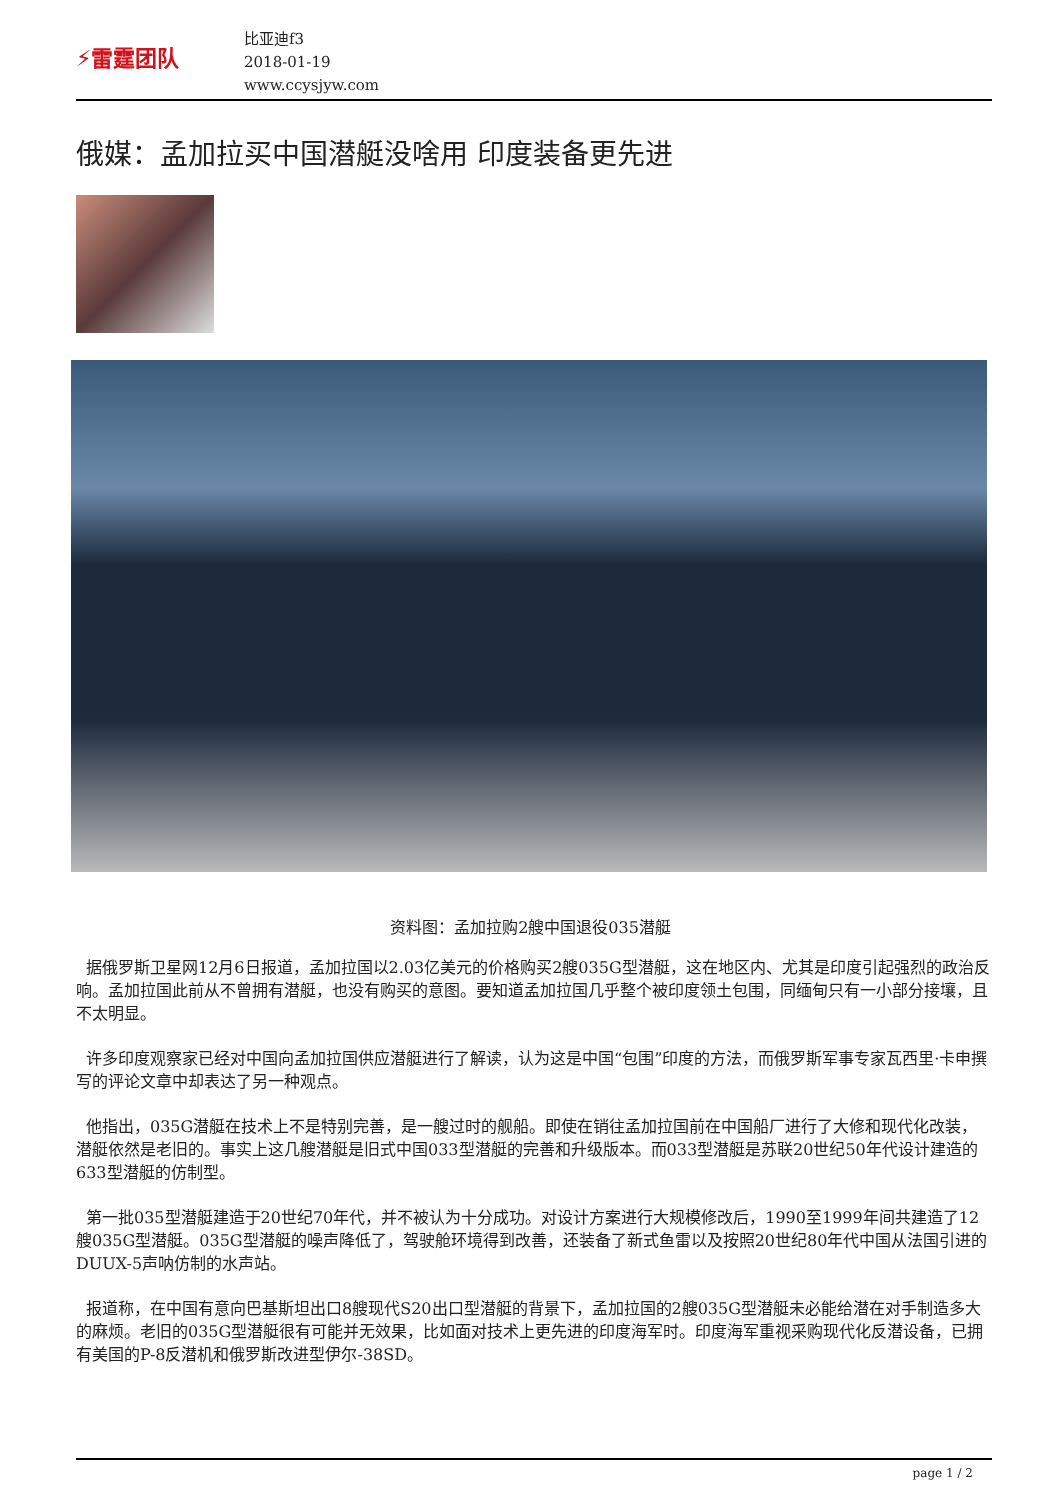⚡雷霆团队
比亚迪f3
2018-01-19
www.ccysjyw.com
俄媒：孟加拉买中国潜艇没啥用 印度装备更先进
资料图：孟加拉购2艘中国退役035潜艇
据俄罗斯卫星网12月6日报道，孟加拉国以2.03亿美元的价格购买2艘035G型潜艇，这在地区内、尤其是印度引起强烈的政治反响。孟加拉国此前从不曾拥有潜艇，也没有购买的意图。要知道孟加拉国几乎整个被印度领土包围，同缅甸只有一小部分接壤，且不太明显。
许多印度观察家已经对中国向孟加拉国供应潜艇进行了解读，认为这是中国“包围”印度的方法，而俄罗斯军事专家瓦西里·卡申撰写的评论文章中却表达了另一种观点。
他指出，035G潜艇在技术上不是特别完善，是一艘过时的舰船。即使在销往孟加拉国前在中国船厂进行了大修和现代化改装，潜艇依然是老旧的。事实上这几艘潜艇是旧式中国033型潜艇的完善和升级版本。而033型潜艇是苏联20世纪50年代设计建造的633型潜艇的仿制型。
第一批035型潜艇建造于20世纪70年代，并不被认为十分成功。对设计方案进行大规模修改后，1990至1999年间共建造了12艘035G型潜艇。035G型潜艇的噪声降低了，驾驶舱环境得到改善，还装备了新式鱼雷以及按照20世纪80年代中国从法国引进的DUUX-5声呐仿制的水声站。
报道称，在中国有意向巴基斯坦出口8艘现代S20出口型潜艇的背景下，孟加拉国的2艘035G型潜艇未必能给潜在对手制造多大的麻烦。老旧的035G型潜艇很有可能并无效果，比如面对技术上更先进的印度海军时。印度海军重视采购现代化反潜设备，已拥有美国的P-8反潜机和俄罗斯改进型伊尔-38SD。
page 1 / 2